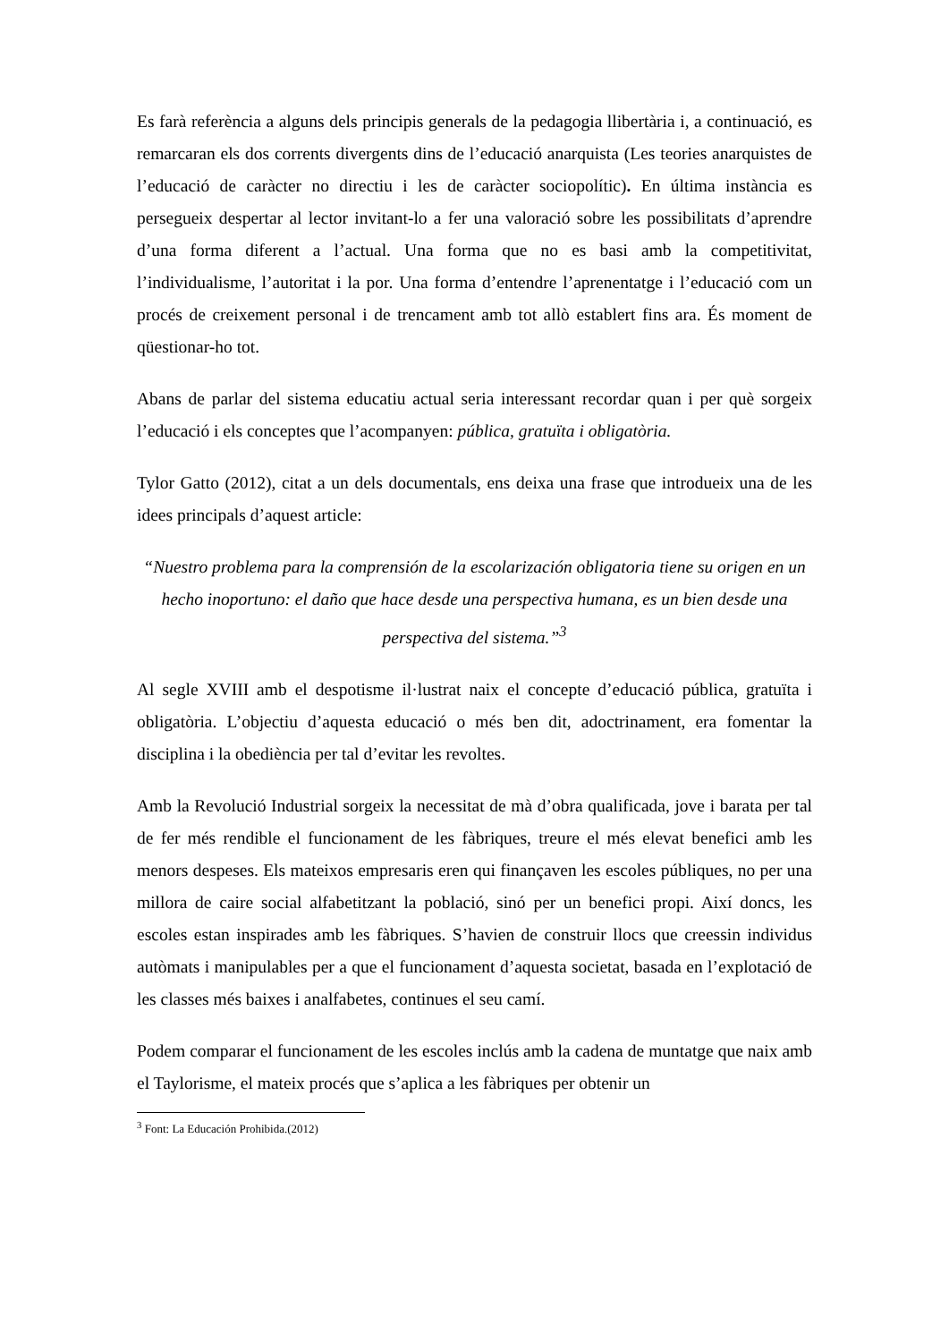Es farà referència a alguns dels principis generals de la pedagogia llibertària i, a continuació, es remarcaran els dos corrents divergents dins de l’educació anarquista (Les teories anarquistes de l’educació de caràcter no directiu i les de caràcter sociopolític). En última instància es persegueix despertar al lector invitant-lo a fer una valoració sobre les possibilitats d’aprendre d’una forma diferent a l’actual. Una forma que no es basi amb la competitivitat, l’individualisme, l’autoritat i la por. Una forma d’entendre l’aprenentatge i l’educació com un procés de creixement personal i de trencament amb tot allò establert fins ara. És moment de qüestionar-ho tot.
Abans de parlar del sistema educatiu actual seria interessant recordar quan i per què sorgeix l’educació i els conceptes que l’acompanyen: pública, gratuïta i obligatòria.
Tylor Gatto (2012), citat a un dels documentals, ens deixa una frase que introdueix una de les idees principals d’aquest article:
“Nuestro problema para la comprensión de la escolarización obligatoria tiene su origen en un hecho inoportuno: el daño que hace desde una perspectiva humana, es un bien desde una perspectiva del sistema.”<sup>3</sup>
Al segle XVIII amb el despotisme il·lustrat naix el concepte d’educació pública, gratuïta i obligatòria. L’objectiu d’aquesta educació o més ben dit, adoctrinament, era fomentar la disciplina i la obediència per tal d’evitar les revoltes.
Amb la Revolució Industrial sorgeix la necessitat de mà d’obra qualificada, jove i barata per tal de fer més rendible el funcionament de les fàbriques, treure el més elevat benefici amb les menors despeses. Els mateixos empresaris eren qui finançaven les escoles públiques, no per una millora de caire social alfabetitzant la població, sinó per un benefici propi. Així doncs, les escoles estan inspirades amb les fàbriques. S’havien de construir llocs que creessin individus autòmats i manipulables per a que el funcionament d’aquesta societat, basada en l’explotació de les classes més baixes i analfabetes, continues el seu camí.
Podem comparar el funcionament de les escoles inclús amb la cadena de muntatge que naix amb el Taylorisme, el mateix procés que s’aplica a les fàbriques per obtenir un
<sup>3</sup> Font: La Educación Prohibida.(2012)